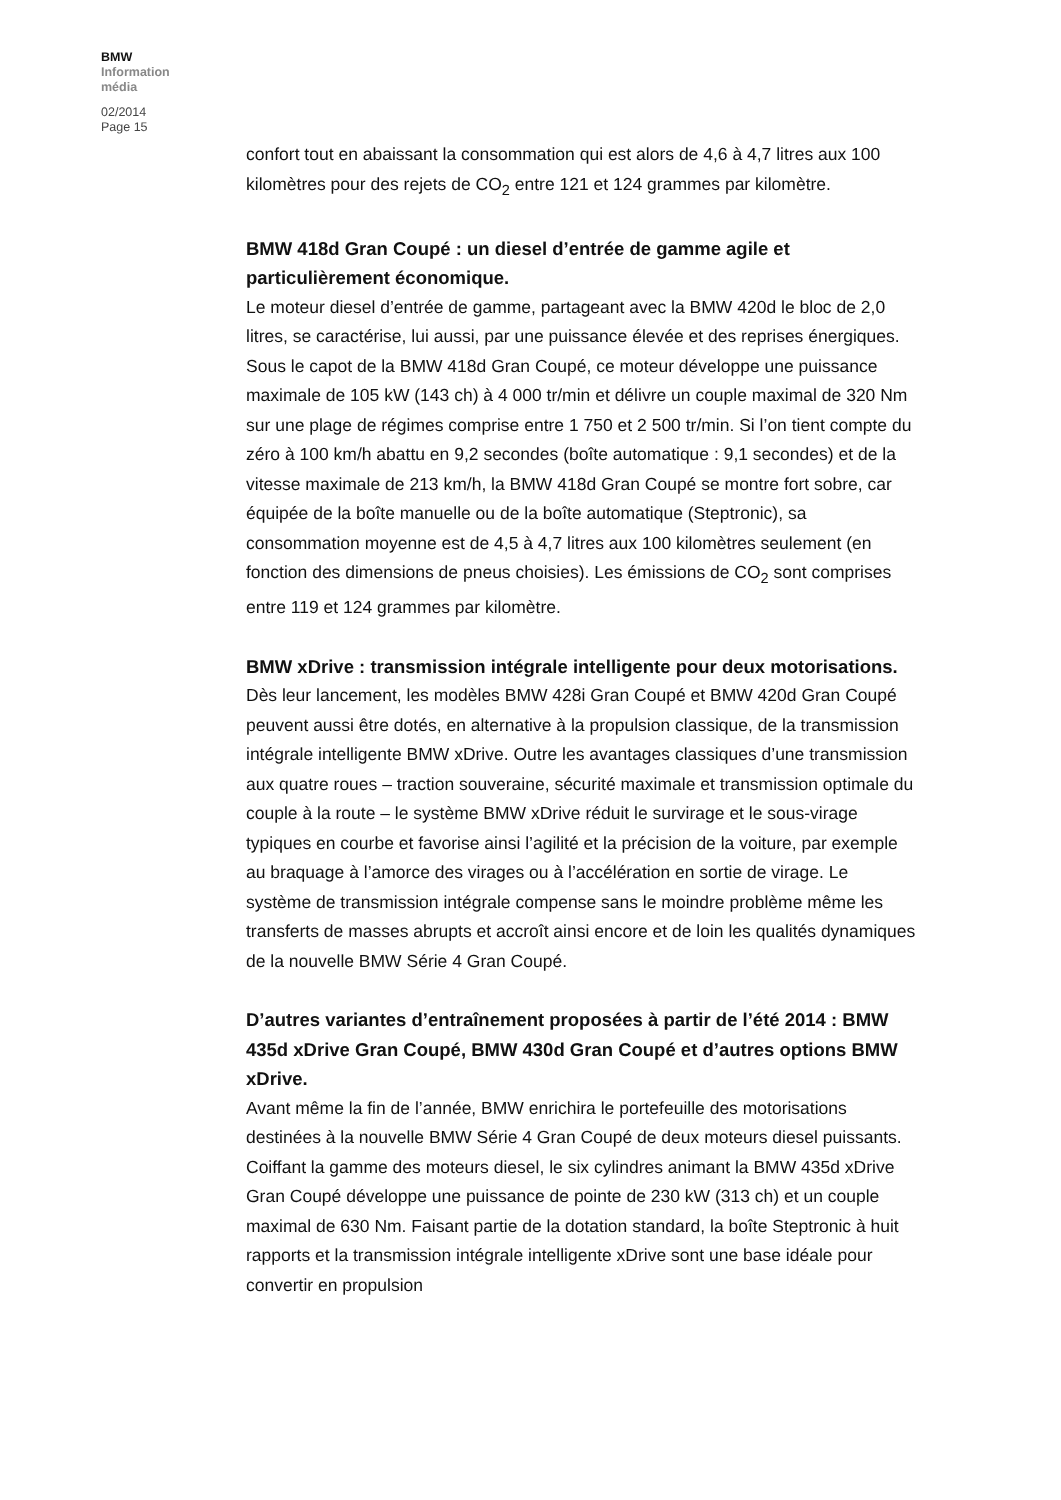BMW
Information
média
02/2014
Page 15
confort tout en abaissant la consommation qui est alors de 4,6 à 4,7 litres aux 100 kilomètres pour des rejets de CO<sub>2</sub> entre 121 et 124 grammes par kilomètre.
BMW 418d Gran Coupé : un diesel d’entrée de gamme agile et particulièrement économique.
Le moteur diesel d’entrée de gamme, partageant avec la BMW 420d le bloc de 2,0 litres, se caractérise, lui aussi, par une puissance élevée et des reprises énergiques. Sous le capot de la BMW 418d Gran Coupé, ce moteur développe une puissance maximale de 105 kW (143 ch) à 4 000 tr/min et délivre un couple maximal de 320 Nm sur une plage de régimes comprise entre 1 750 et 2 500 tr/min. Si l’on tient compte du zéro à 100 km/h abattu en 9,2 secondes (boîte automatique : 9,1 secondes) et de la vitesse maximale de 213 km/h, la BMW 418d Gran Coupé se montre fort sobre, car équipée de la boîte manuelle ou de la boîte automatique (Steptronic), sa consommation moyenne est de 4,5 à 4,7 litres aux 100 kilomètres seulement (en fonction des dimensions de pneus choisies). Les émissions de CO<sub>2</sub> sont comprises entre 119 et 124 grammes par kilomètre.
BMW xDrive : transmission intégrale intelligente pour deux motorisations.
Dès leur lancement, les modèles BMW 428i Gran Coupé et BMW 420d Gran Coupé peuvent aussi être dotés, en alternative à la propulsion classique, de la transmission intégrale intelligente BMW xDrive. Outre les avantages classiques d’une transmission aux quatre roues – traction souveraine, sécurité maximale et transmission optimale du couple à la route – le système BMW xDrive réduit le survirage et le sous-virage typiques en courbe et favorise ainsi l’agilité et la précision de la voiture, par exemple au braquage à l’amorce des virages ou à l’accélération en sortie de virage. Le système de transmission intégrale compense sans le moindre problème même les transferts de masses abrupts et accroît ainsi encore et de loin les qualités dynamiques de la nouvelle BMW Série 4 Gran Coupé.
D’autres variantes d’entraînement proposées à partir de l’été 2014 : BMW 435d xDrive Gran Coupé, BMW 430d Gran Coupé et d’autres options BMW xDrive.
Avant même la fin de l’année, BMW enrichira le portefeuille des motorisations destinées à la nouvelle BMW Série 4 Gran Coupé de deux moteurs diesel puissants. Coiffant la gamme des moteurs diesel, le six cylindres animant la BMW 435d xDrive Gran Coupé développe une puissance de pointe de 230 kW (313 ch) et un couple maximal de 630 Nm. Faisant partie de la dotation standard, la boîte Steptronic à huit rapports et la transmission intégrale intelligente xDrive sont une base idéale pour convertir en propulsion